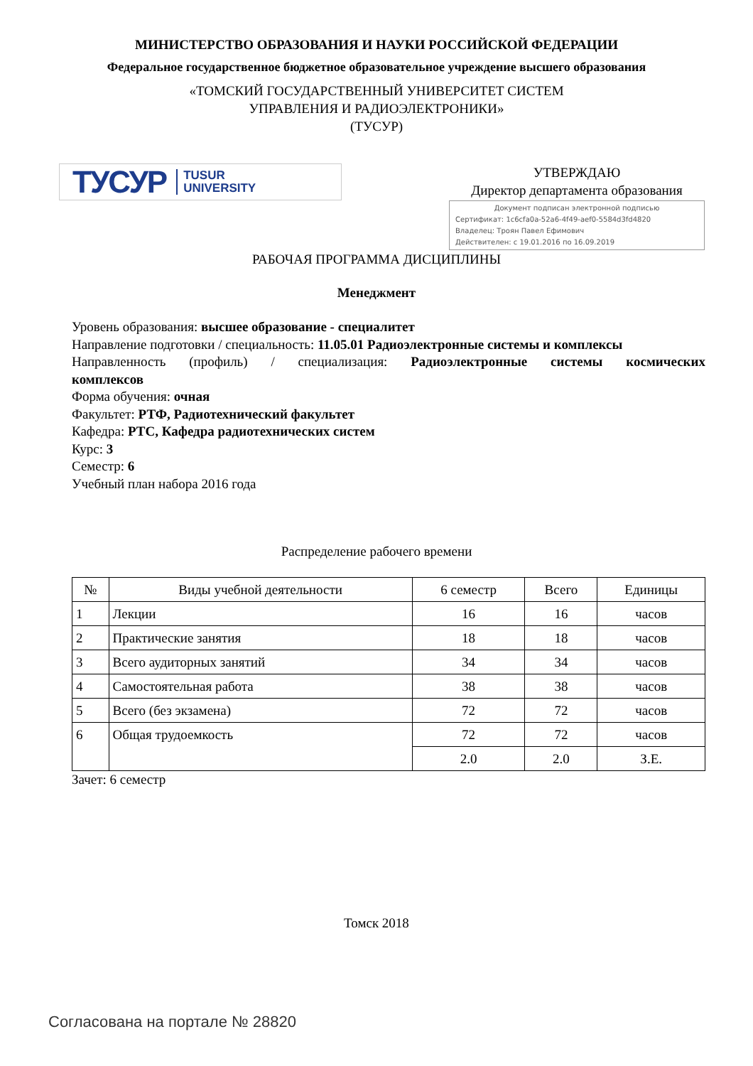МИНИСТЕРСТВО ОБРАЗОВАНИЯ И НАУКИ РОССИЙСКОЙ ФЕДЕРАЦИИ
Федеральное государственное бюджетное образовательное учреждение высшего образования
«ТОМСКИЙ ГОСУДАРСТВЕННЫЙ УНИВЕРСИТЕТ СИСТЕМ
УПРАВЛЕНИЯ И РАДИОЭЛЕКТРОНИКИ»
(ТУСУР)
ТУСУР TUSUR
UNIVERSITY
УТВЕРЖДАЮ
Директор департамента образования
Документ подписан электронной подписью
Сертификат: 1c6cfa0a-52a6-4f49-aef0-5584d3fd4820
Владелец: Троян Павел Ефимович
Действителен: с 19.01.2016 по 16.09.2019
РАБОЧАЯ ПРОГРАММА ДИСЦИПЛИНЫ
Менеджмент
Уровень образования: высшее образование - специалитет
Направление подготовки / специальность: 11.05.01 Радиоэлектронные системы и комплексы
Направленность (профиль) / специализация: Радиоэлектронные системы космических
комплексов
Форма обучения: очная
Факультет: РТФ, Радиотехнический факультет
Кафедра: РТС, Кафедра радиотехнических систем
Курс: 3
Семестр: 6
Учебный план набора 2016 года
Распределение рабочего времени
| № | Виды учебной деятельности | 6 семестр | Всего | Единицы |
| --- | --- | --- | --- | --- |
| 1 | Лекции | 16 | 16 | часов |
| 2 | Практические занятия | 18 | 18 | часов |
| 3 | Всего аудиторных занятий | 34 | 34 | часов |
| 4 | Самостоятельная работа | 38 | 38 | часов |
| 5 | Всего (без экзамена) | 72 | 72 | часов |
| 6 | Общая трудоемкость | 72 | 72 | часов |
| | | 2.0 | 2.0 | З.Е. |
Зачет: 6 семестр
Томск 2018
Согласована на портале № 28820